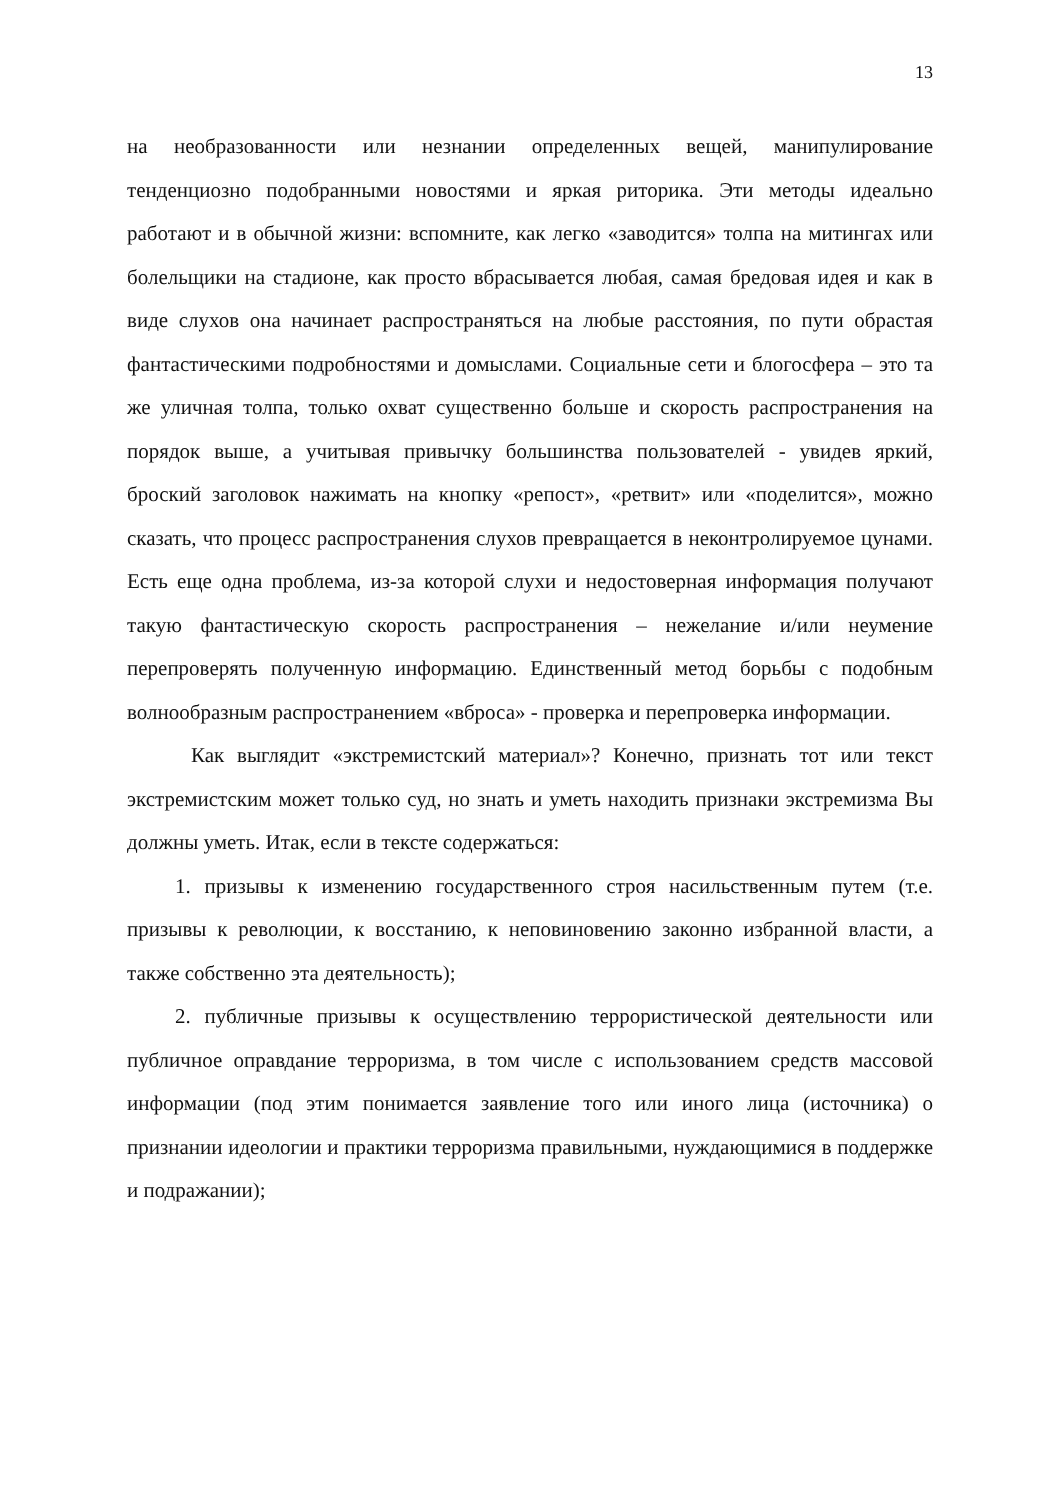13
на необразованности или незнании определенных вещей, манипулирование тенденциозно подобранными новостями и яркая риторика. Эти методы идеально работают и в обычной жизни: вспомните, как легко «заводится» толпа на митингах или болельщики на стадионе, как просто вбрасывается любая, самая бредовая идея и как в виде слухов она начинает распространяться на любые расстояния, по пути обрастая фантастическими подробностями и домыслами. Социальные сети и блогосфера – это та же уличная толпа, только охват существенно больше и скорость распространения на порядок выше, а учитывая привычку большинства пользователей - увидев яркий, броский заголовок нажимать на кнопку «репост», «ретвит» или «поделится», можно сказать, что процесс распространения слухов превращается в неконтролируемое цунами. Есть еще одна проблема, из-за которой слухи и недостоверная информация получают такую фантастическую скорость распространения – нежелание и/или неумение перепроверять полученную информацию. Единственный метод борьбы с подобным волнообразным распространением «вброса» - проверка и перепроверка информации.
Как выглядит «экстремистский материал»? Конечно, признать тот или текст экстремистским может только суд, но знать и уметь находить признаки экстремизма Вы должны уметь. Итак, если в тексте содержаться:
1. призывы к изменению государственного строя насильственным путем (т.е. призывы к революции, к восстанию, к неповиновению законно избранной власти, а также собственно эта деятельность);
2. публичные призывы к осуществлению террористической деятельности или публичное оправдание терроризма, в том числе с использованием средств массовой информации (под этим понимается заявление того или иного лица (источника) о признании идеологии и практики терроризма правильными, нуждающимися в поддержке и подражании);